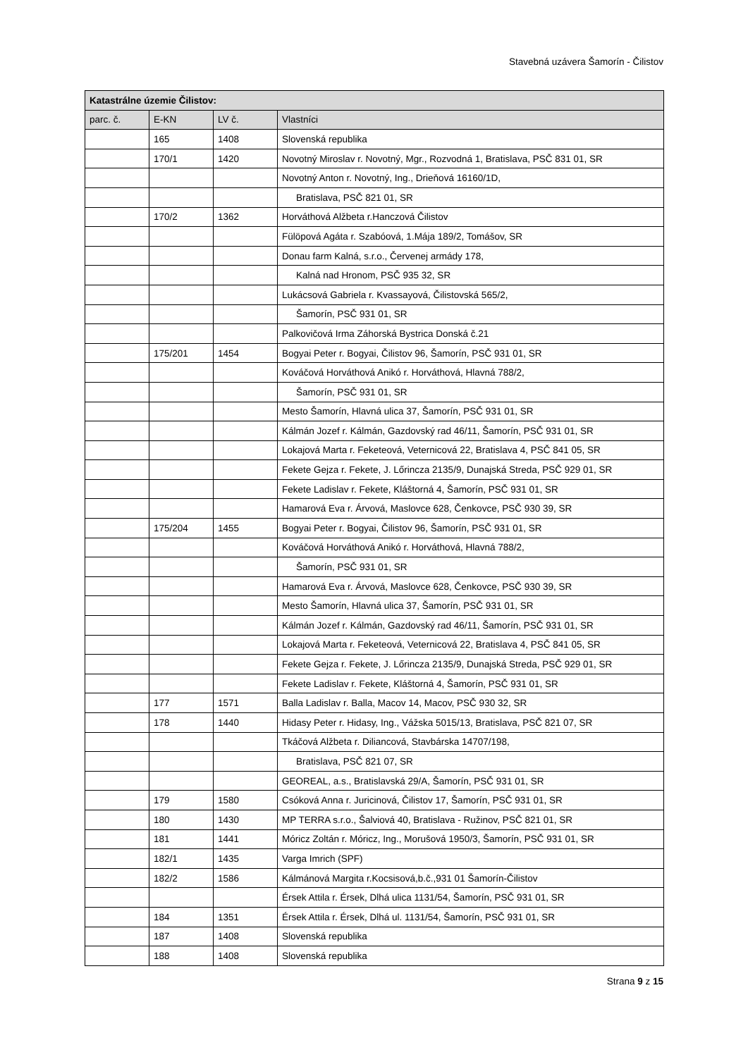Stavebná uzávera Šamorín - Čilistov
| Katastrálne územie Čilistov: | | | |
| --- | --- | --- | --- |
| parc. č. | E-KN | LV č. | Vlastníci |
| | 165 | 1408 | Slovenská republika |
| | 170/1 | 1420 | Novotný Miroslav r. Novotný, Mgr., Rozvodná 1, Bratislava, PSČ 831 01, SR |
| | | | Novotný Anton r. Novotný, Ing., Drieňová 16160/1D, |
| | | | Bratislava, PSČ 821 01, SR |
| | 170/2 | 1362 | Horváthová Alžbeta r.Hanczová Čilistov |
| | | | Fülöpová Agáta r. Szabóová, 1.Mája 189/2, Tomášov, SR |
| | | | Donau farm Kalná, s.r.o., Červenej armády 178, |
| | | | Kalná nad Hronom, PSČ 935 32, SR |
| | | | Lukácsová Gabriela r. Kvassayová, Čilistovská 565/2, |
| | | | Šamorín, PSČ 931 01, SR |
| | | | Palkovičová Irma Záhorská Bystrica Donská č.21 |
| | 175/201 | 1454 | Bogyai Peter r. Bogyai, Čilistov 96, Šamorín, PSČ 931 01, SR |
| | | | Kováčová Horváthová Anikó r. Horváthová, Hlavná 788/2, |
| | | | Šamorín, PSČ 931 01, SR |
| | | | Mesto Šamorín, Hlavná ulica 37, Šamorín, PSČ 931 01, SR |
| | | | Kálmán Jozef r. Kálmán, Gazdovský rad 46/11, Šamorín, PSČ 931 01, SR |
| | | | Lokajová Marta r. Feketeová, Veternicová 22, Bratislava 4, PSČ 841 05, SR |
| | | | Fekete Gejza r. Fekete, J. Lőrincza 2135/9, Dunajská Streda, PSČ 929 01, SR |
| | | | Fekete Ladislav r. Fekete, Kláštorná 4, Šamorín, PSČ 931 01, SR |
| | | | Hamarová Eva r. Árvová, Maslovce 628, Čenkovce, PSČ 930 39, SR |
| | 175/204 | 1455 | Bogyai Peter r. Bogyai, Čilistov 96, Šamorín, PSČ 931 01, SR |
| | | | Kováčová Horváthová Anikó r. Horváthová, Hlavná 788/2, |
| | | | Šamorín, PSČ 931 01, SR |
| | | | Hamarová Eva r. Árvová, Maslovce 628, Čenkovce, PSČ 930 39, SR |
| | | | Mesto Šamorín, Hlavná ulica 37, Šamorín, PSČ 931 01, SR |
| | | | Kálmán Jozef r. Kálmán, Gazdovský rad 46/11, Šamorín, PSČ 931 01, SR |
| | | | Lokajová Marta r. Feketeová, Veternicová 22, Bratislava 4, PSČ 841 05, SR |
| | | | Fekete Gejza r. Fekete, J. Lőrincza 2135/9, Dunajská Streda, PSČ 929 01, SR |
| | | | Fekete Ladislav r. Fekete, Kláštorná 4, Šamorín, PSČ 931 01, SR |
| | 177 | 1571 | Balla Ladislav r. Balla, Macov 14, Macov, PSČ 930 32, SR |
| | 178 | 1440 | Hidasy Peter r. Hidasy, Ing., Vážska 5015/13, Bratislava, PSČ 821 07, SR |
| | | | Tkáčová Alžbeta r. Diliancová, Stavbárska 14707/198, |
| | | | Bratislava, PSČ 821 07, SR |
| | | | GEOREAL, a.s., Bratislavská 29/A, Šamorín, PSČ 931 01, SR |
| | 179 | 1580 | Csóková Anna r. Juricinová, Čilistov 17, Šamorín, PSČ 931 01, SR |
| | 180 | 1430 | MP TERRA s.r.o., Šalviová 40, Bratislava - Ružinov, PSČ 821 01, SR |
| | 181 | 1441 | Móricz Zoltán r. Móricz, Ing., Morušová 1950/3, Šamorín, PSČ 931 01, SR |
| | 182/1 | 1435 | Varga Imrich (SPF) |
| | 182/2 | 1586 | Kálmánová Margita r.Kocsisová,b.č.,931 01 Šamorín-Čilistov |
| | | | Érsek Attila r. Érsek, Dlhá ulica 1131/54, Šamorín, PSČ 931 01, SR |
| | 184 | 1351 | Érsek Attila r. Érsek, Dlhá ul. 1131/54, Šamorín, PSČ 931 01, SR |
| | 187 | 1408 | Slovenská republika |
| | 188 | 1408 | Slovenská republika |
Strana 9 z 15